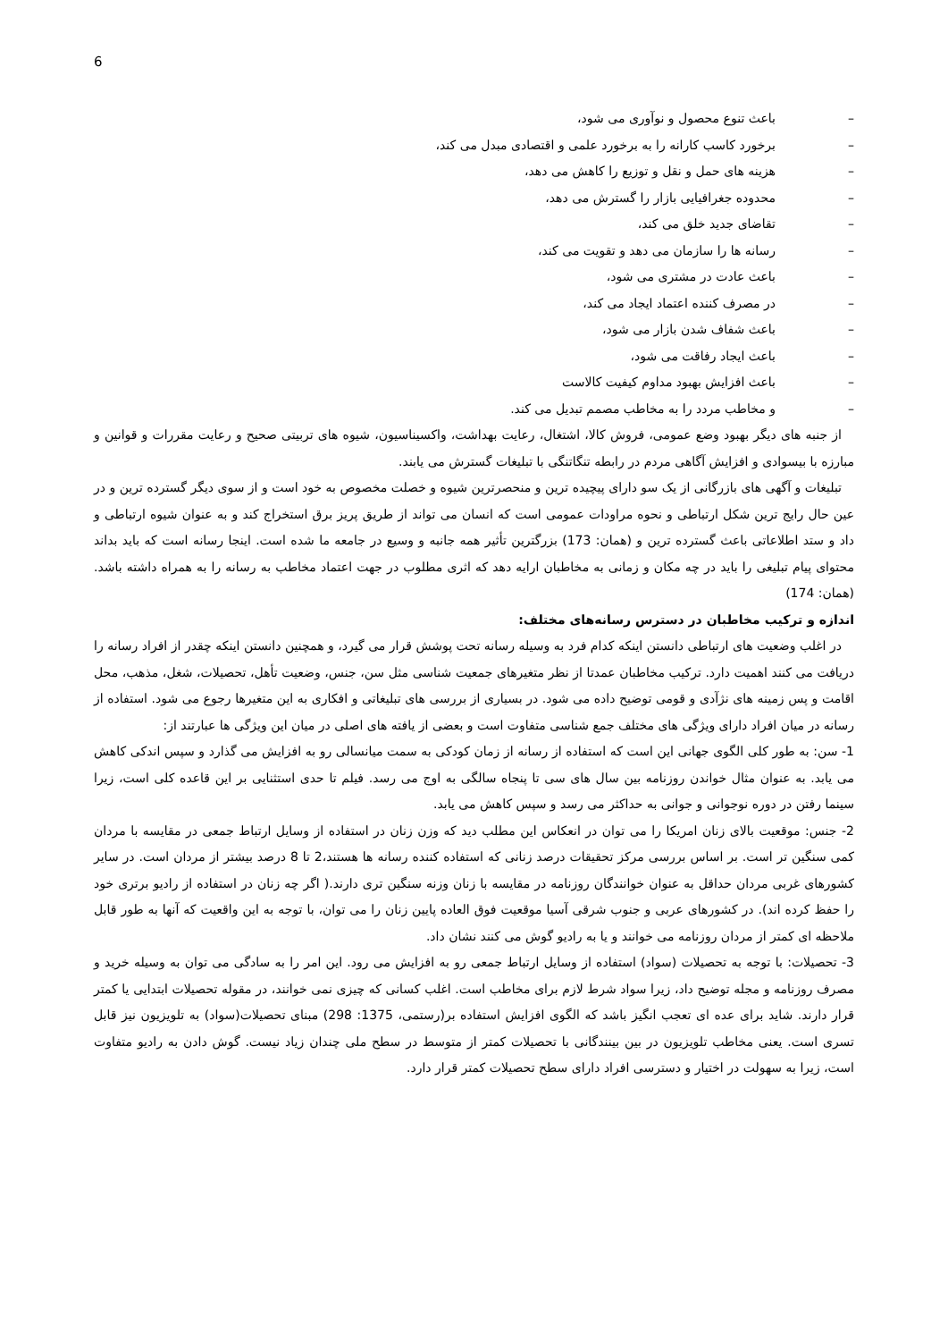6
– باعث تنوع محصول و نوآوری می شود،
– برخورد کاسب کارانه را به برخورد علمی و اقتصادی مبدل می کند،
– هزینه های حمل و نقل و توزیع را کاهش می دهد،
– محدوده جغرافیایی بازار را گسترش می دهد،
– تقاضای جدید خلق می کند،
– رسانه ها را سازمان می دهد و تقویت می کند،
– باعث عادت در مشتری می شود،
– در مصرف کننده اعتماد ایجاد می کند،
– باعث شفاف شدن بازار می شود،
– باعث ایجاد رفاقت می شود،
– باعث افزایش بهبود مداوم کیفیت کالاست
– و مخاطب مردد را به مخاطب مصمم تبدیل می کند.
از جنبه های دیگر بهبود وضع عمومی، فروش کالا، اشتغال، رعایت بهداشت، واکسیناسیون، شیوه های تربیتی صحیح و رعایت مقررات و قوانین و مبارزه با بیسوادی و افزایش آگاهی مردم در رابطه تنگاتنگی با تبلیغات گسترش می یابند.
تبلیغات و آگهی های بازرگانی از یک سو دارای پیچیده ترین و منحصرترین شیوه و خصلت مخصوص به خود است و از سوی دیگر گسترده ترین و در عین حال رایج ترین شکل ارتباطی و نحوه مراودات عمومی است که انسان می تواند از طریق پریز برق استخراج کند و به عنوان شیوه ارتباطی و داد و ستد اطلاعاتی باعث گسترده ترین و (همان: 173) بزرگترین تأثیر همه جانبه و وسیع در جامعه ما شده است. اینجا رسانه است که باید بداند محتوای پیام تبلیغی را باید در چه مکان و زمانی به مخاطبان ارایه دهد که اثری مطلوب در جهت اعتماد مخاطب به رسانه را به همراه داشته باشد.(همان: 174)
اندازه و ترکیب مخاطبان در دسترس رسانه‌های مختلف:
در اغلب وضعیت های ارتباطی دانستن اینکه کدام فرد به وسیله رسانه تحت پوشش قرار می گیرد، و همچنین دانستن اینکه چقدر از افراد رسانه را دریافت می کنند اهمیت دارد. ترکیب مخاطبان عمدتا از نظر متغیرهای جمعیت شناسی مثل سن، جنس، وضعیت تأهل، تحصیلات، شغل، مذهب، محل اقامت و پس زمینه های نژآدی و قومی توضیح داده می شود. در بسیاری از بررسی های تبلیغاتی و افکاری به این متغیرها رجوع می شود. استفاده از رسانه در میان افراد دارای ویژگی های مختلف جمع شناسی متفاوت است و بعضی از یافته های اصلی در میان این ویژگی ها عبارتند از:
1- سن: به طور کلی الگوی جهانی این است که استفاده از رسانه از زمان کودکی به سمت میانسالی رو به افزایش می گذارد و سپس اندکی کاهش می یابد. به عنوان مثال خواندن روزنامه بین سال های سی تا پنجاه سالگی به اوج می رسد. فیلم تا حدی استثنایی بر این قاعده کلی است، زیرا سینما رفتن در دوره نوجوانی و جوانی به حداکثر می رسد و سپس کاهش می یابد.
2- جنس: موقعیت بالای زنان امریکا را می توان در انعکاس این مطلب دید که وزن زنان در استفاده از وسایل ارتباط جمعی در مقایسه با مردان کمی سنگین تر است. بر اساس بررسی مرکز تحقیقات درصد زنانی که استفاده کننده رسانه ها هستند،2 تا 8 درصد بیشتر از مردان است. در سایر کشورهای غربی مردان حداقل به عنوان خوانندگان روزنامه در مقایسه با زنان وزنه سنگین تری دارند.( اگر چه زنان در استفاده از رادیو برتری خود را حفظ کرده اند). در کشورهای عربی و جنوب شرقی آسیا موقعیت فوق العاده پایین زنان را می توان، با توجه به این واقعیت که آنها به طور قابل ملاحظه ای کمتر از مردان روزنامه می خوانند و یا به رادیو گوش می کنند نشان داد.
3- تحصیلات: با توجه به تحصیلات (سواد) استفاده از وسایل ارتباط جمعی رو به افزایش می رود. این امر را به سادگی می توان به وسیله خرید و مصرف روزنامه و مجله توضیح داد، زیرا سواد شرط لازم برای مخاطب است. اغلب کسانی که چیزی نمی خوانند، در مقوله تحصیلات ابتدایی یا کمتر قرار دارند. شاید برای عده ای تعجب انگیز باشد که الگوی افزایش استفاده بر(رستمی، 1375: 298) مبنای تحصیلات(سواد) به تلویزیون نیز قابل تسری است. یعنی مخاطب تلویزیون در بین بینندگانی با تحصیلات کمتر از متوسط در سطح ملی چندان زیاد نیست. گوش دادن به رادیو متفاوت است، زیرا به سهولت در اختیار و دسترسی افراد دارای سطح تحصیلات کمتر قرار دارد.